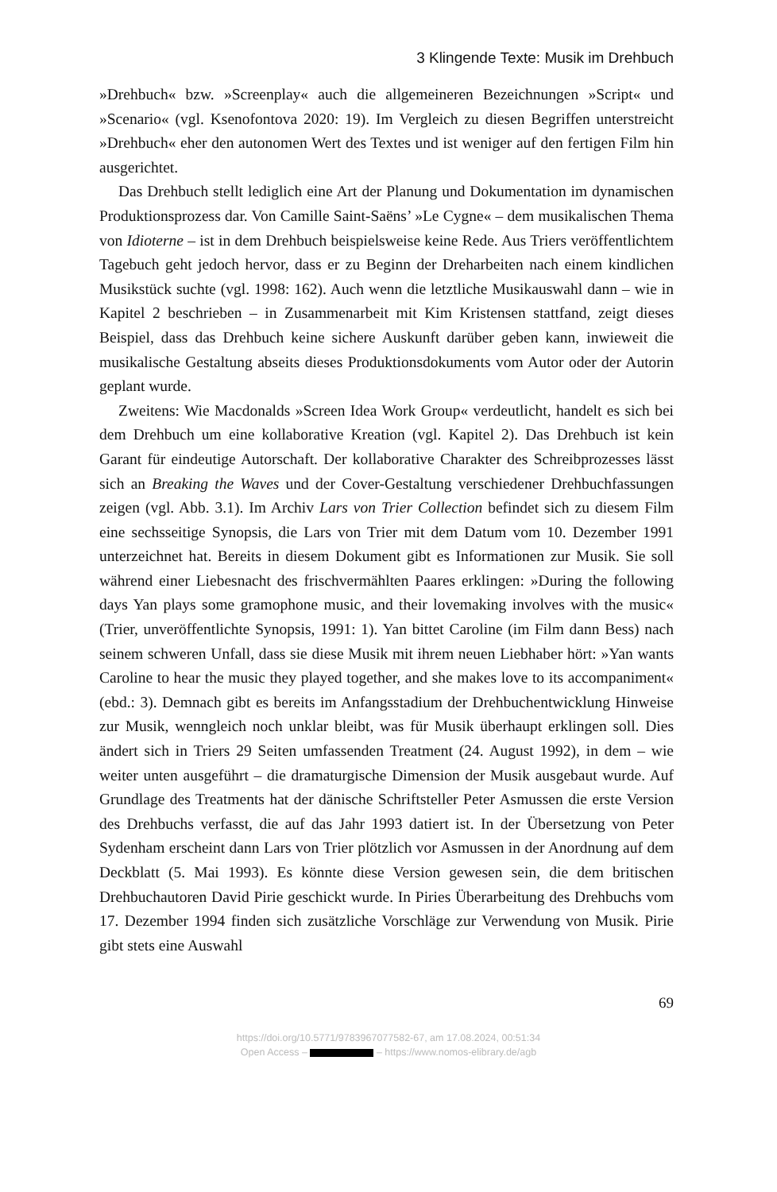3 Klingende Texte: Musik im Drehbuch
»Drehbuch« bzw. »Screenplay« auch die allgemeineren Bezeichnungen »Script« und »Scenario« (vgl. Ksenofontova 2020: 19). Im Vergleich zu diesen Begriffen unterstreicht »Drehbuch« eher den autonomen Wert des Textes und ist weniger auf den fertigen Film hin ausgerichtet.
Das Drehbuch stellt lediglich eine Art der Planung und Dokumentation im dynamischen Produktionsprozess dar. Von Camille Saint-Saëns’ »Le Cygne« – dem musikalischen Thema von Idioterne – ist in dem Drehbuch beispielsweise keine Rede. Aus Triers veröffentlichtem Tagebuch geht jedoch hervor, dass er zu Beginn der Dreharbeiten nach einem kindlichen Musikstück suchte (vgl. 1998: 162). Auch wenn die letztliche Musikauswahl dann – wie in Kapitel 2 beschrieben – in Zusammenarbeit mit Kim Kristensen stattfand, zeigt dieses Beispiel, dass das Drehbuch keine sichere Auskunft darüber geben kann, inwieweit die musikalische Gestaltung abseits dieses Produktionsdokuments vom Autor oder der Autorin geplant wurde.
Zweitens: Wie Macdonalds »Screen Idea Work Group« verdeutlicht, handelt es sich bei dem Drehbuch um eine kollaborative Kreation (vgl. Kapitel 2). Das Drehbuch ist kein Garant für eindeutige Autorschaft. Der kollaborative Charakter des Schreibprozesses lässt sich an Breaking the Waves und der Cover-Gestaltung verschiedener Drehbuchfassungen zeigen (vgl. Abb. 3.1). Im Archiv Lars von Trier Collection befindet sich zu diesem Film eine sechsseitige Synopsis, die Lars von Trier mit dem Datum vom 10. Dezember 1991 unterzeichnet hat. Bereits in diesem Dokument gibt es Informationen zur Musik. Sie soll während einer Liebesnacht des frischvermählten Paares erklingen: »During the following days Yan plays some gramophone music, and their lovemaking involves with the music« (Trier, unveröffentlichte Synopsis, 1991: 1). Yan bittet Caroline (im Film dann Bess) nach seinem schweren Unfall, dass sie diese Musik mit ihrem neuen Liebhaber hört: »Yan wants Caroline to hear the music they played together, and she makes love to its accompaniment« (ebd.: 3). Demnach gibt es bereits im Anfangsstadium der Drehbuchentwicklung Hinweise zur Musik, wenngleich noch unklar bleibt, was für Musik überhaupt erklingen soll. Dies ändert sich in Triers 29 Seiten umfassenden Treatment (24. August 1992), in dem – wie weiter unten ausgeführt – die dramaturgische Dimension der Musik ausgebaut wurde. Auf Grundlage des Treatments hat der dänische Schriftsteller Peter Asmussen die erste Version des Drehbuchs verfasst, die auf das Jahr 1993 datiert ist. In der Übersetzung von Peter Sydenham erscheint dann Lars von Trier plötzlich vor Asmussen in der Anordnung auf dem Deckblatt (5. Mai 1993). Es könnte diese Version gewesen sein, die dem britischen Drehbuchautoren David Pirie geschickt wurde. In Piries Überarbeitung des Drehbuchs vom 17. Dezember 1994 finden sich zusätzliche Vorschläge zur Verwendung von Musik. Pirie gibt stets eine Auswahl
69
https://doi.org/10.5771/9783967077582-67, am 17.08.2024, 00:51:34
Open Access – – https://www.nomos-elibrary.de/agb